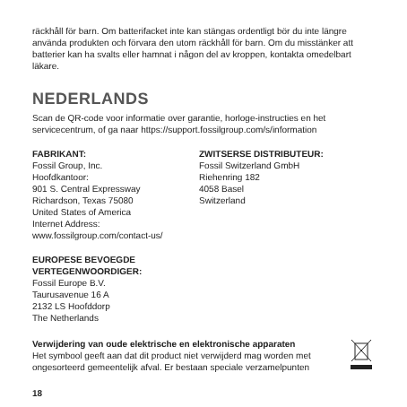räckhåll för barn. Om batterifacket inte kan stängas ordentligt bör du inte längre använda produkten och förvara den utom räckhåll för barn. Om du misstänker att batterier kan ha svalts eller hamnat i någon del av kroppen, kontakta omedelbart läkare.
NEDERLANDS
Scan de QR-code voor informatie over garantie, horloge-instructies en het servicecentrum, of ga naar https://support.fossilgroup.com/s/information
FABRIKANT:
Fossil Group, Inc.
Hoofdkantoor:
901 S. Central Expressway
Richardson, Texas 75080
United States of America
Internet Address:
www.fossilgroup.com/contact-us/
EUROPESE BEVOEGDE VERTEGENWOORDIGER:
Fossil Europe B.V.
Taurusavenue 16 A
2132 LS Hoofddorp
The Netherlands
ZWITSERSE DISTRIBUTEUR:
Fossil Switzerland GmbH
Riehenring 182
4058 Basel
Switzerland
Verwijdering van oude elektrische en elektronische apparaten
Het symbool geeft aan dat dit product niet verwijderd mag worden met ongesorteerd gemeentelijk afval. Er bestaan speciale verzamelpunten
18